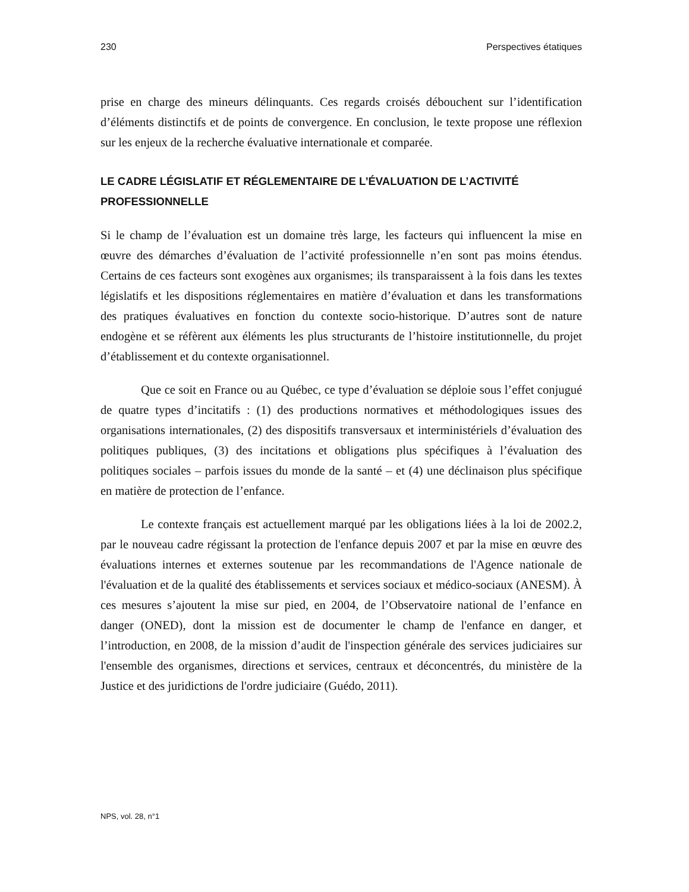230 Perspectives étatiques
prise en charge des mineurs délinquants. Ces regards croisés débouchent sur l’identification d’éléments distinctifs et de points de convergence. En conclusion, le texte propose une réflexion sur les enjeux de la recherche évaluative internationale et comparée.
LE CADRE LÉGISLATIF ET RÉGLEMENTAIRE DE L’ÉVALUATION DE L’ACTIVITÉ PROFESSIONNELLE
Si le champ de l’évaluation est un domaine très large, les facteurs qui influencent la mise en œuvre des démarches d’évaluation de l’activité professionnelle n’en sont pas moins étendus. Certains de ces facteurs sont exogènes aux organismes; ils transparaissent à la fois dans les textes législatifs et les dispositions réglementaires en matière d’évaluation et dans les transformations des pratiques évaluatives en fonction du contexte socio-historique. D’autres sont de nature endogène et se réfèrent aux éléments les plus structurants de l’histoire institutionnelle, du projet d’établissement et du contexte organisationnel.
Que ce soit en France ou au Québec, ce type d’évaluation se déploie sous l’effet conjugué de quatre types d’incitatifs : (1) des productions normatives et méthodologiques issues des organisations internationales, (2) des dispositifs transversaux et interministériels d’évaluation des politiques publiques, (3) des incitations et obligations plus spécifiques à l’évaluation des politiques sociales – parfois issues du monde de la santé – et (4) une déclinaison plus spécifique en matière de protection de l’enfance.
Le contexte français est actuellement marqué par les obligations liées à la loi de 2002.2, par le nouveau cadre régissant la protection de l'enfance depuis 2007 et par la mise en œuvre des évaluations internes et externes soutenue par les recommandations de l'Agence nationale de l'évaluation et de la qualité des établissements et services sociaux et médico-sociaux (ANESM). À ces mesures s’ajoutent la mise sur pied, en 2004, de l’Observatoire national de l’enfance en danger (ONED), dont la mission est de documenter le champ de l'enfance en danger, et l’introduction, en 2008, de la mission d’audit de l'inspection générale des services judiciaires sur l'ensemble des organismes, directions et services, centraux et déconcentrés, du ministère de la Justice et des juridictions de l'ordre judiciaire (Guédo, 2011).
NPS, vol. 28, n°1